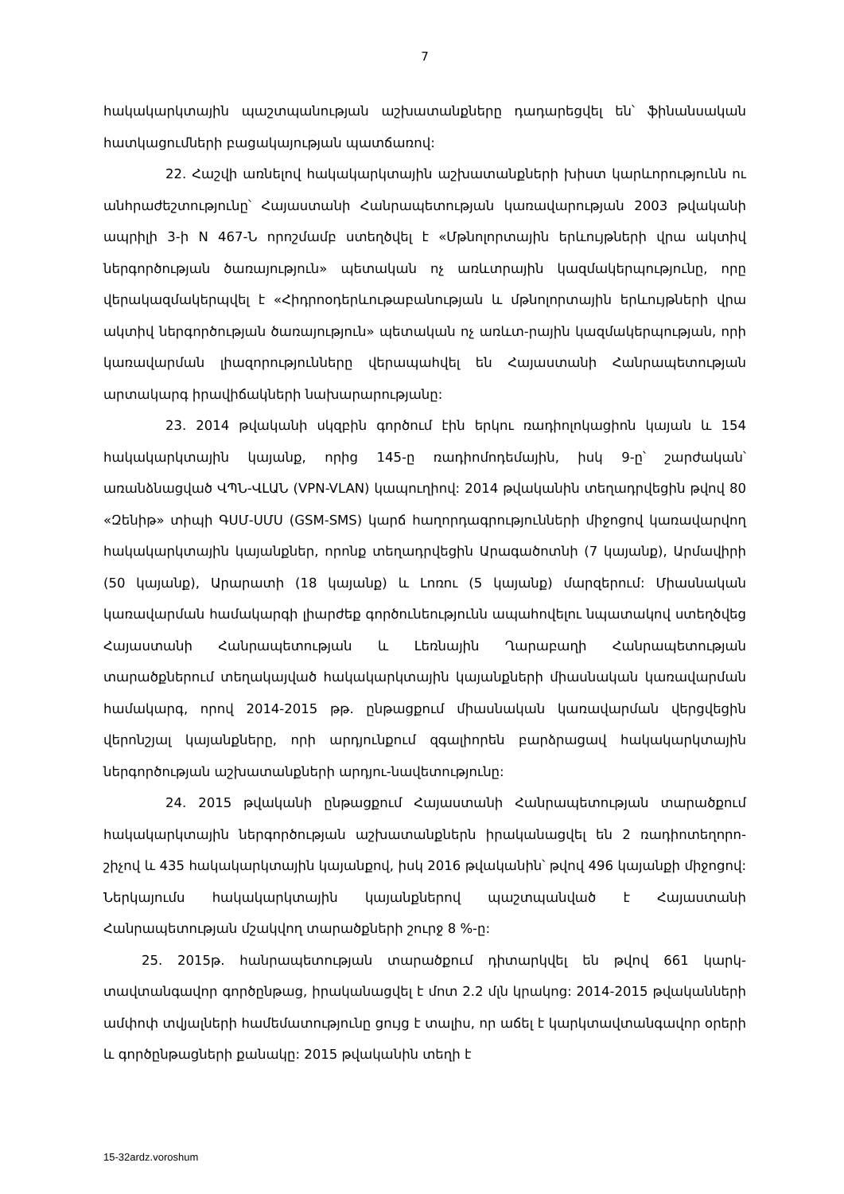7
հակակարկտային պաշտպանության աշխատանքները դադարեցվել են՝ ֆինանսական հատկացումների բացակայության պատճառով:
22. Հաշվի առնելով հակակարկտային աշխատանքների խիստ կարևորությունն ու անհրաժեշտությունը՝ Հայաստանի Հանրապետության կառավարության 2003 թվականի ապրիլի 3-ի N 467-Ն որոշմամբ ստեղծվել է «Մթնոլորտային երևույթների վրա ակտիվ ներգործության ծառայություն» պետական ոչ առևտրային կազմակերպությունը, որը վերակազմակերպվել է «Հիդրոօդերևութաբանության և մթնոլորտային երևույթների վրա ակտիվ ներգործության ծառայություն» պետական ոչ առևտ-րային կազմակերպության, որի կառավարման լիազորությունները վերապահվել են Հայաստանի Հանրապետության արտակարգ իրավիճակների նախարարությանը:
23. 2014 թվականի սկզբին գործում էին երկու ռադիոլոկացիոն կայան և 154 հակակարկտային կայանք, որից 145-ը ռադիոմոդեմային, իսկ 9-ը՝ շարժական՝ առանձնացված ՎՊՆ-ՎԼԱՆ (VPN-VLAN) կապուղիով: 2014 թվականին տեղադրվեցին թվով 80 «Զենիթ» տիպի ԳՍՄ-ՍՄՍ (GSM-SMS) կարճ հաղորդագրությունների միջոցով կառավարվող հակակարկտային կայանքներ, որոնք տեղադրվեցին Արագածոտնի (7 կայանք), Արմավիրի (50 կայանք), Արարատի (18 կայանք) և Լոռու (5 կայանք) մարզերում: Միասնական կառավարման համակարգի լիարժեք գործունեությունն ապահովելու նպատակով ստեղծվեց Հայաստանի Հանրապետության և Լեռնային Ղարաբաղի Հանրապետության տարածքներում տեղակայված հակակարկտային կայանքների միասնական կառավարման համակարգ, որով 2014-2015 թթ. ընթացքում միասնական կառավարման վերցվեցին վերոնշյալ կայանքները, որի արդյունքում զգալիորեն բարձրացավ հակակարկտային ներգործության աշխատանքների արդյու-նավետությունը:
24. 2015 թվականի ընթացքում Հայաստանի Հանրապետության տարածքում հակակարկտային ներգործության աշխատանքներն իրականացվել են 2 ռադիոտեղորո-շիչով և 435 հակակարկտային կայանքով, իսկ 2016 թվականին՝ թվով 496 կայանքի միջոցով: Ներկայումս հակակարկտային կայանքներով պաշտպանված է Հայաստանի Հանրապետության մշակվող տարածքների շուրջ 8 %-ը:
25. 2015թ. հանրապետության տարածքում դիտարկվել են թվով 661 կարկ-տավտանգավոր գործընթաց, իրականացվել է մոտ 2.2 մլն կրակոց: 2014-2015 թվականների ամփոփ տվյալների համեմատությունը ցույց է տալիս, որ աճել է կարկտավտանգավոր օրերի և գործընթացների քանակը: 2015 թվականին տեղի է
15-32ardz.voroshum